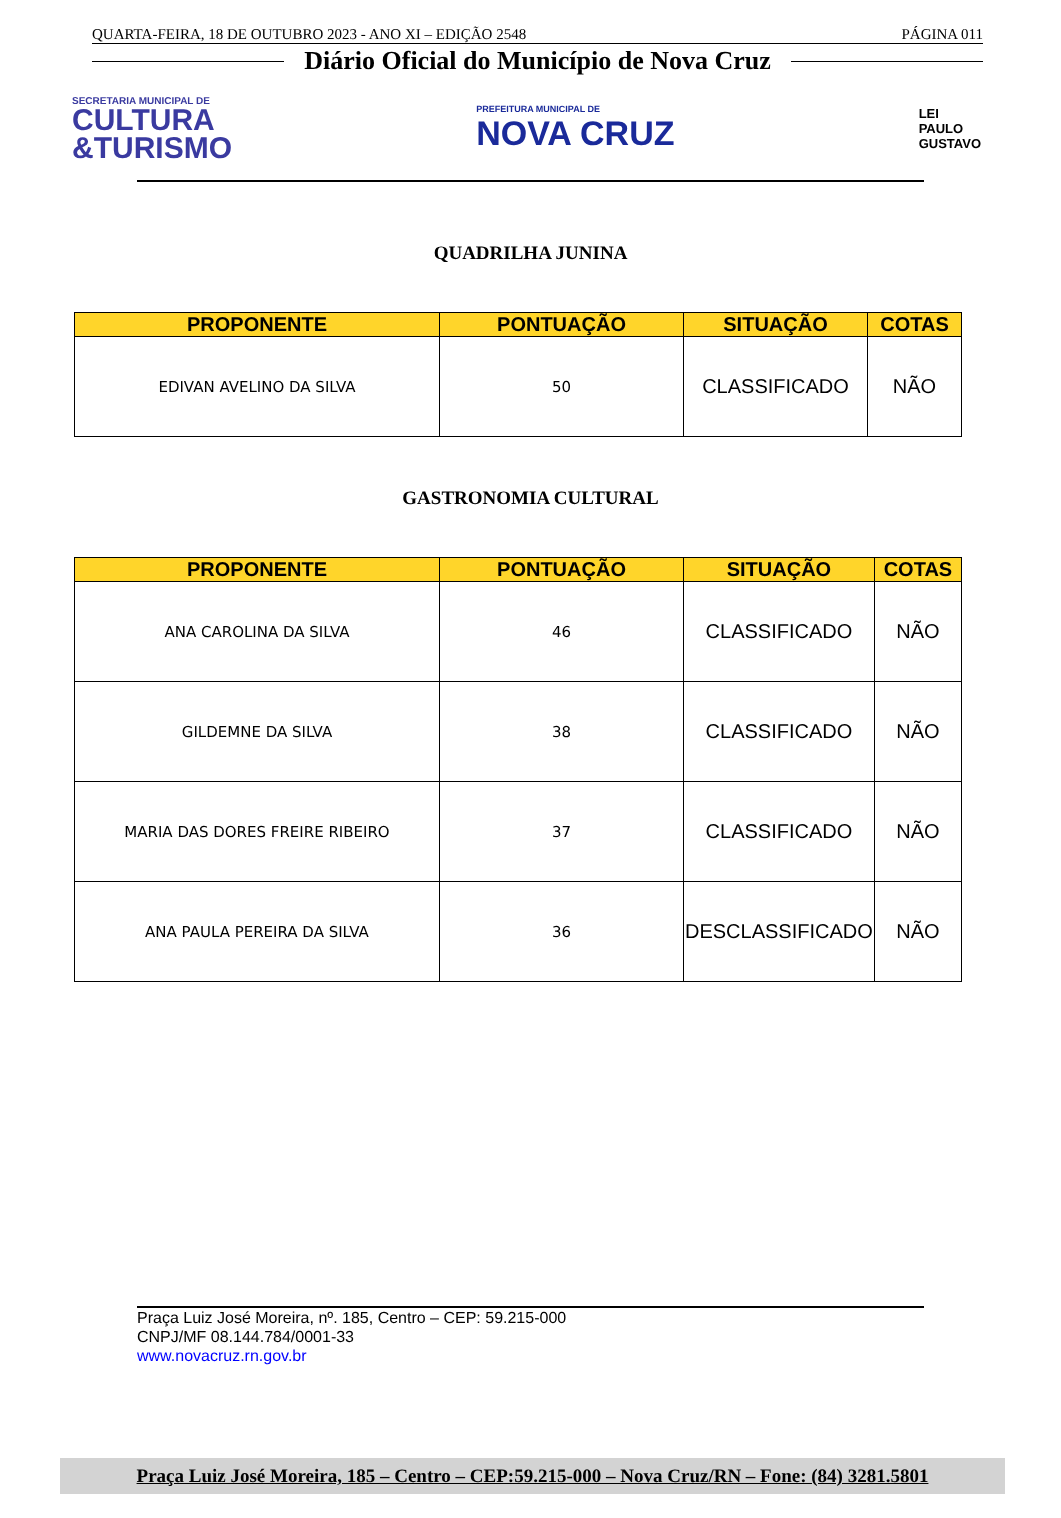QUARTA-FEIRA, 18 DE OUTUBRO 2023 - ANO XI – EDIÇÃO 2548 PÁGINA 011
Diário Oficial do Município de Nova Cruz
SECRETARIA MUNICIPAL DE
CULTURA
&TURISMO
PREFEITURA MUNICIPAL DE
NOVA CRUZ
LEI
PAULO
GUSTAVO
QUADRILHA JUNINA
| PROPONENTE | PONTUAÇÃO | SITUAÇÃO | COTAS |
| --- | --- | --- | --- |
| EDIVAN AVELINO DA SILVA | 50 | CLASSIFICADO | NÃO |
GASTRONOMIA CULTURAL
| PROPONENTE | PONTUAÇÃO | SITUAÇÃO | COTAS |
| --- | --- | --- | --- |
| ANA CAROLINA DA SILVA | 46 | CLASSIFICADO | NÃO |
| GILDEMNE DA SILVA | 38 | CLASSIFICADO | NÃO |
| MARIA DAS DORES FREIRE RIBEIRO | 37 | CLASSIFICADO | NÃO |
| ANA PAULA PEREIRA DA SILVA | 36 | DESCLASSIFICADO | NÃO |
Praça Luiz José Moreira, nº. 185, Centro – CEP: 59.215-000
CNPJ/MF 08.144.784/0001-33
www.novacruz.rn.gov.br
Praça Luiz José Moreira, 185 – Centro – CEP:59.215-000 – Nova Cruz/RN – Fone: (84) 3281.5801